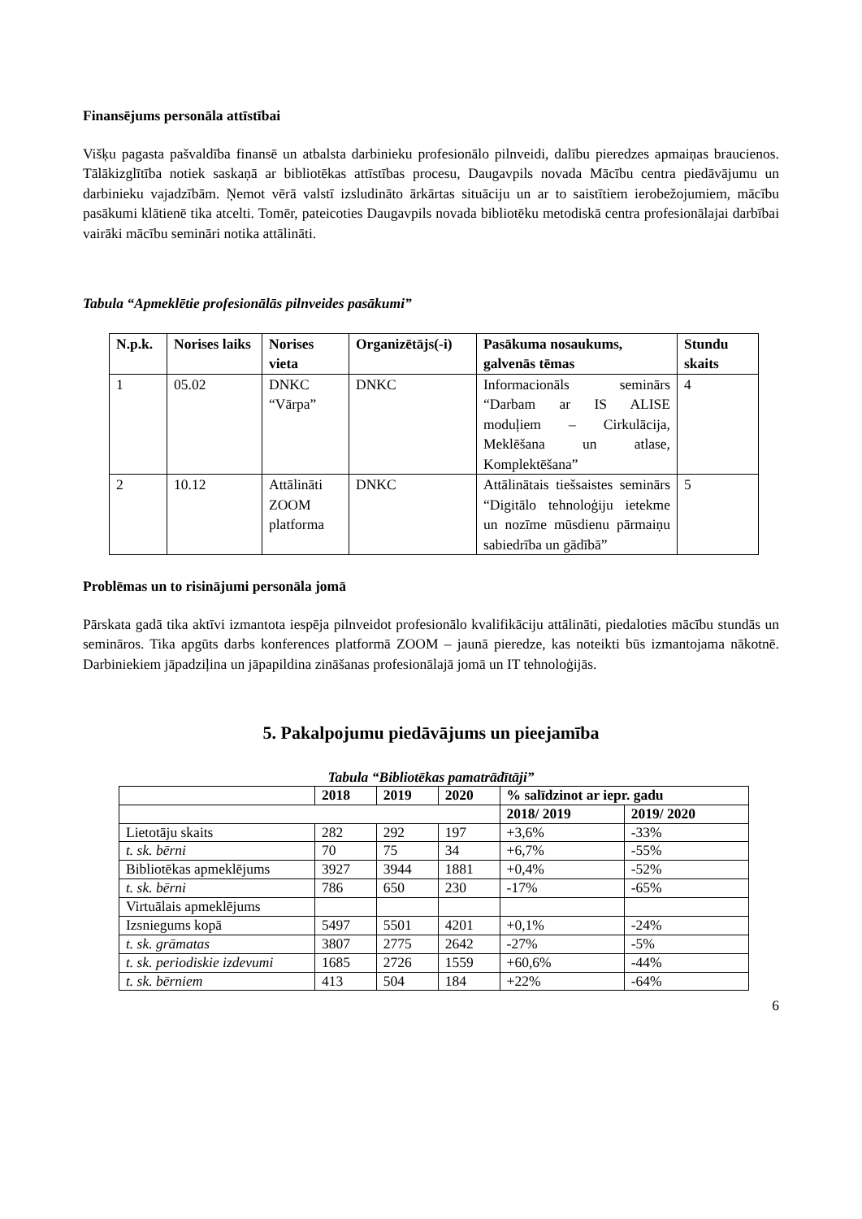Finansējums personāla attīstībai
Višķu pagasta pašvaldība finansē un atbalsta darbinieku profesionālo pilnveidi, dalību pieredzes apmaiņas braucienos. Tālākizglītība notiek saskaņā ar bibliotēkas attīstības procesu, Daugavpils novada Mācību centra piedāvājumu un darbinieku vajadzībām. Ņemot vērā valstī izsludināto ārkārtas situāciju un ar to saistītiem ierobežojumiem, mācību pasākumi klātienē tika atcelti. Tomēr, pateicoties Daugavpils novada bibliotēku metodiskā centra profesionālajai darbībai vairāki mācību semināri notika attālināti.
Tabula “Apmeklētie profesionālās pilnveides pasākumi”
| N.p.k. | Norises laiks | Norises vieta | Organizētājs(-i) | Pasākuma nosaukums, galvenās tēmas | Stundu skaits |
| --- | --- | --- | --- | --- | --- |
| 1 | 05.02 | DNKC “Vārpa” | DNKC | Informacionāls seminārs “Darbam ar IS ALISE moduļiem – Cirkulācija, Meklēšana un atlase, Komplektēšana” | 4 |
| 2 | 10.12 | Attālināti ZOOM platforma | DNKC | Attālinātais tiešsaistes seminārs “Digitālo tehnoloģiju ietekme un nozīme mūsdienu pārmaiņu sabiedrība un gādībā” | 5 |
Problēmas un to risinājumi personāla jomā
Pārskata gadā tika aktīvi izmantota iespēja pilnveidot profesionālo kvalifikāciju attālināti, piedaloties mācību stundās un semināros. Tika apgūts darbs konferences platformā ZOOM – jaunā pieredze, kas noteikti būs izmantojama nākotnē. Darbiniekiem jāpadziļina un jāpapildina zināšanas profesionālajā jomā un IT tehnoloģijās.
5. Pakalpojumu piedāvājums un pieejamība
Tabula “Bibliotēkas pamatrādītāji”
| | 2018 | 2019 | 2020 | % salīdzinot ar iepr. gadu | |
| --- | --- | --- | --- | --- | --- |
| | | | | 2018/ 2019 | 2019/ 2020 |
| Lietotāju skaits | 282 | 292 | 197 | +3,6% | -33% |
| t. sk. bērni | 70 | 75 | 34 | +6,7% | -55% |
| Bibliotēkas apmeklējums | 3927 | 3944 | 1881 | +0,4% | -52% |
| t. sk. bērni | 786 | 650 | 230 | -17% | -65% |
| Virtuālais apmeklējums | | | | | |
| Izsniegums kopā | 5497 | 5501 | 4201 | +0,1% | -24% |
| t. sk. grāmatas | 3807 | 2775 | 2642 | -27% | -5% |
| t. sk. periodiskie izdevumi | 1685 | 2726 | 1559 | +60,6% | -44% |
| t. sk. bērniem | 413 | 504 | 184 | +22% | -64% |
6